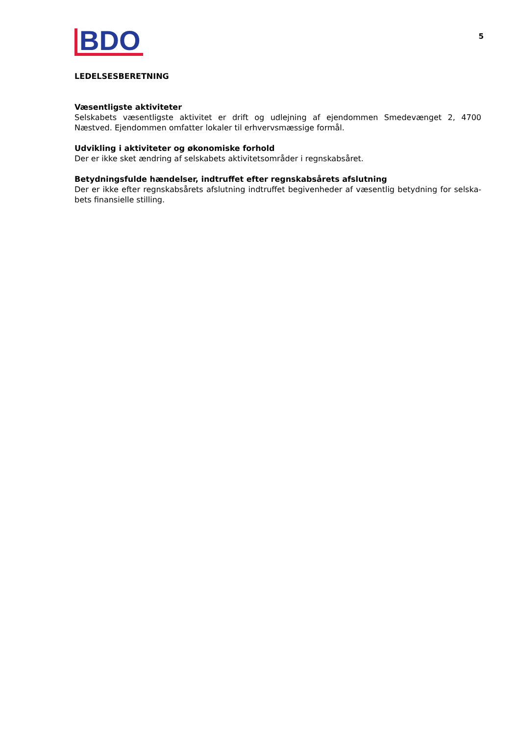BDO
5
LEDELSESBERETNING
Væsentligste aktiviteter
Selskabets væsentligste aktivitet er drift og udlejning af ejendommen Smedevænget 2, 4700 Næstved. Ejendommen omfatter lokaler til erhvervsmæssige formål.
Udvikling i aktiviteter og økonomiske forhold
Der er ikke sket ændring af selskabets aktivitetsområder i regnskabsåret.
Betydningsfulde hændelser, indtruffet efter regnskabsårets afslutning
Der er ikke efter regnskabsårets afslutning indtruffet begivenheder af væsentlig betydning for selska-bets finansielle stilling.